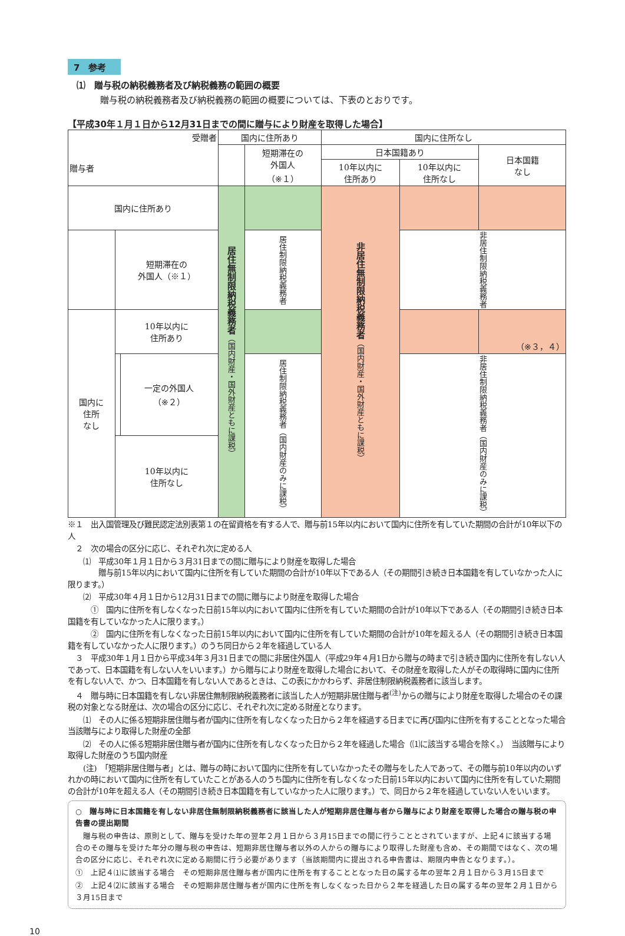7　参考
⑴　贈与税の納税義務者及び納税義務の範囲の概要
贈与税の納税義務者及び納税義務の範囲の概要については、下表のとおりです。
【平成30年１月１日から12月31日までの間に贈与により財産を取得した場合】
| 受贈者 贈与者 | | | 国内に住所あり | | 国内に住所なし | | |
| --- | --- | --- | --- | --- | --- | --- | --- |
| | | | | 短期滞在の 外国人 （※１） | 日本国籍あり | | 日本国籍 なし |
| | | | | | 10年以内に 住所あり | 10年以内に 住所なし | |
| 国内に住所あり | | | 居住無制限納税義務者 （国内財産・国外財産ともに課税） | | 非居住無制限納税義務者 （国内財産・国外財産ともに課税） | | |
| | 短期滞在の 外国人（※１） | | | 居住制限納税義務者 | | 非居住制限納税義務者 | |
| 国内に 住所 なし | 10年以内に 住所あり | | | | | | （※３，４） |
| | | 一定の外国人 （※２） | | 居住制限納税義務者（国内財産のみに課税） | | 非居住制限納税義務者（国内財産のみに課税） | |
| | 10年以内に 住所なし | | | | | | |
※１　出入国管理及び難民認定法別表第１の在留資格を有する人で、贈与前15年以内において国内に住所を有していた期間の合計が10年以下の人
　２　次の場合の区分に応じ、それぞれ次に定める人
　　⑴　平成30年１月１日から３月31日までの間に贈与により財産を取得した場合
　　　　贈与前15年以内において国内に住所を有していた期間の合計が10年以下である人（その期間引き続き日本国籍を有していなかった人に限ります。）
　　⑵　平成30年４月１日から12月31日までの間に贈与により財産を取得した場合
　　　①　国内に住所を有しなくなった日前15年以内において国内に住所を有していた期間の合計が10年以下である人（その期間引き続き日本国籍を有していなかった人に限ります。）
　　　②　国内に住所を有しなくなった日前15年以内において国内に住所を有していた期間の合計が10年を超える人（その期間引き続き日本国籍を有していなかった人に限ります。）のうち同日から２年を経過している人
　３　平成30年１月１日から平成34年３月31日までの間に非居住外国人（平成29年４月1日から贈与の時まで引き続き国内に住所を有しない人であって、日本国籍を有しない人をいいます。）から贈与により財産を取得した場合において、その財産を取得した人がその取得時に国内に住所を有しない人で、かつ、日本国籍を有しない人であるときは、この表にかかわらず、非居住制限納税義務者に該当します。
　４　贈与時に日本国籍を有しない非居住無制限納税義務者に該当した人が短期非居住贈与者<sup>(注)</sup>からの贈与により財産を取得した場合のその課税の対象となる財産は、次の場合の区分に応じ、それぞれ次に定める財産となります。
　　⑴　その人に係る短期非居住贈与者が国内に住所を有しなくなった日から２年を経過する日までに再び国内に住所を有することとなった場合　当該贈与により取得した財産の全部
　　⑵　その人に係る短期非居住贈与者が国内に住所を有しなくなった日から２年を経過した場合（⑴に該当する場合を除く。）　当該贈与により取得した財産のうち国内財産
　　(注)　「短期非居住贈与者」とは、贈与の時において国内に住所を有していなかったその贈与をした人であって、その贈与前10年以内のいずれかの時において国内に住所を有していたことがある人のうち国内に住所を有しなくなった日前15年以内において国内に住所を有していた期間の合計が10年を超える人（その期間引き続き日本国籍を有していなかった人に限ります。）で、同日から２年を経過していない人をいいます。
○　贈与時に日本国籍を有しない非居住無制限納税義務者に該当した人が短期非居住贈与者から贈与により財産を取得した場合の贈与税の申告書の提出期間
　贈与税の申告は、原則として、贈与を受けた年の翌年２月１日から３月15日までの間に行うこととされていますが、上記４に該当する場合のその贈与を受けた年分の贈与税の申告は、短期非居住贈与者以外の人からの贈与により取得した財産も含め、その期間ではなく、次の場合の区分に応じ、それぞれ次に定める期間に行う必要があります（当該期間内に提出される申告書は、期限内申告となります。）。
①　上記４⑴に該当する場合　その短期非居住贈与者が国内に住所を有することとなった日の属する年の翌年２月１日から３月15日まで
②　上記４⑵に該当する場合　その短期非居住贈与者が国内に住所を有しなくなった日から２年を経過した日の属する年の翌年２月１日から３月15日まで
10